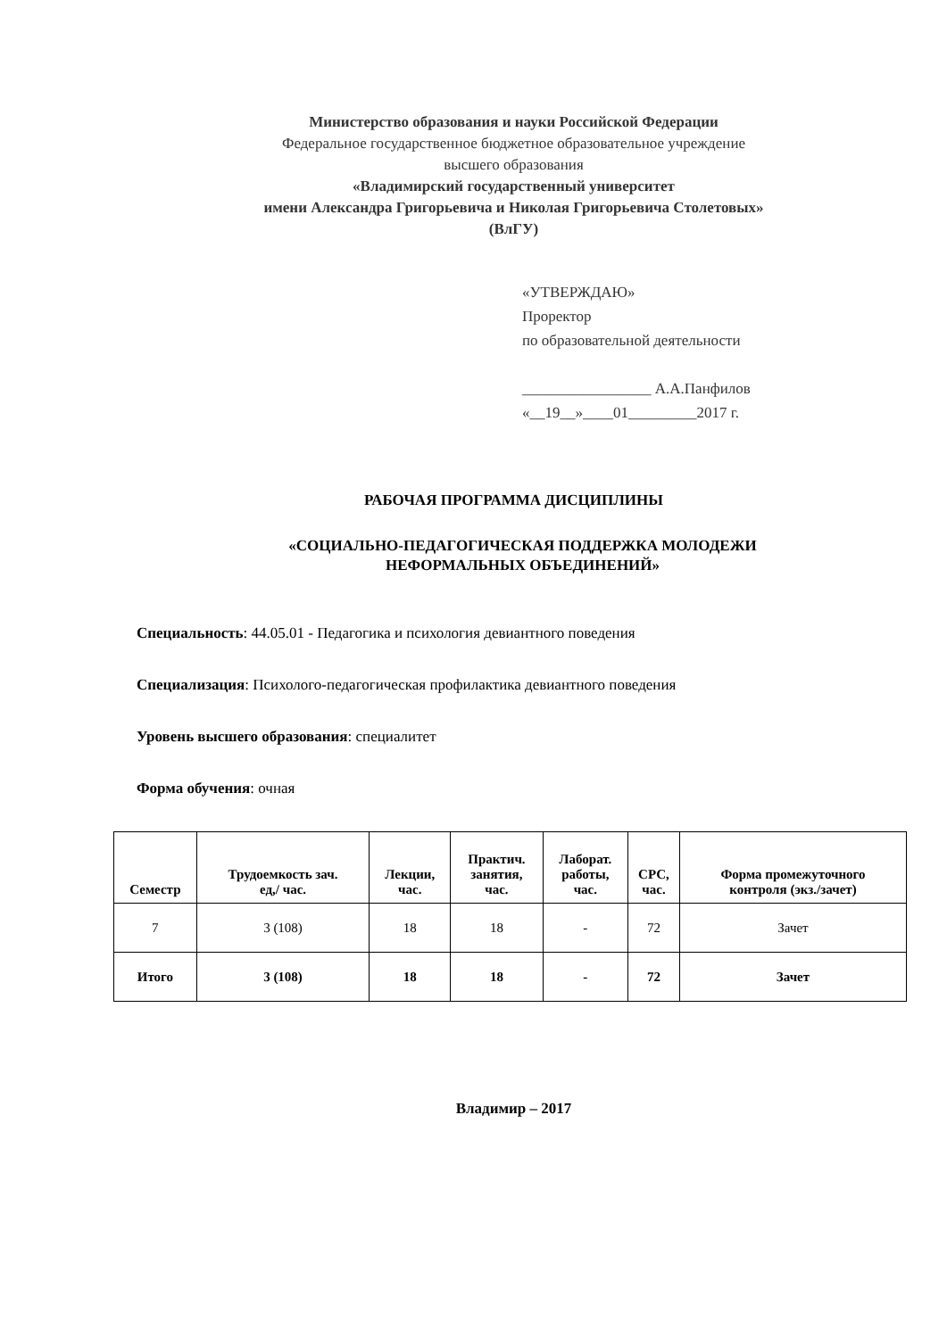Министерство образования и науки Российской Федерации
Федеральное государственное бюджетное образовательное учреждение
высшего образования
«Владимирский государственный университет
имени Александра Григорьевича и Николая Григорьевича Столетовых»
(ВлГУ)
«УТВЕРЖДАЮ»
Проректор
по образовательной деятельности
_________________ А.А.Панфилов
«__19__»____01_________2017 г.
РАБОЧАЯ ПРОГРАММА ДИСЦИПЛИНЫ
«СОЦИАЛЬНО-ПЕДАГОГИЧЕСКАЯ ПОДДЕРЖКА МОЛОДЕЖИ
НЕФОРМАЛЬНЫХ ОБЪЕДИНЕНИЙ»
Специальность: 44.05.01 - Педагогика и психология девиантного поведения
Специализация: Психолого-педагогическая профилактика девиантного поведения
Уровень высшего образования: специалитет
Форма обучения: очная
| Семестр | Трудоемкость зач. ед,/ час. | Лекции, час. | Практич. занятия, час. | Лаборат. работы, час. | СРС, час. | Форма промежуточного контроля (экз./зачет) |
| --- | --- | --- | --- | --- | --- | --- |
| 7 | 3 (108) | 18 | 18 | - | 72 | Зачет |
| Итого | 3 (108) | 18 | 18 | - | 72 | Зачет |
Владимир – 2017